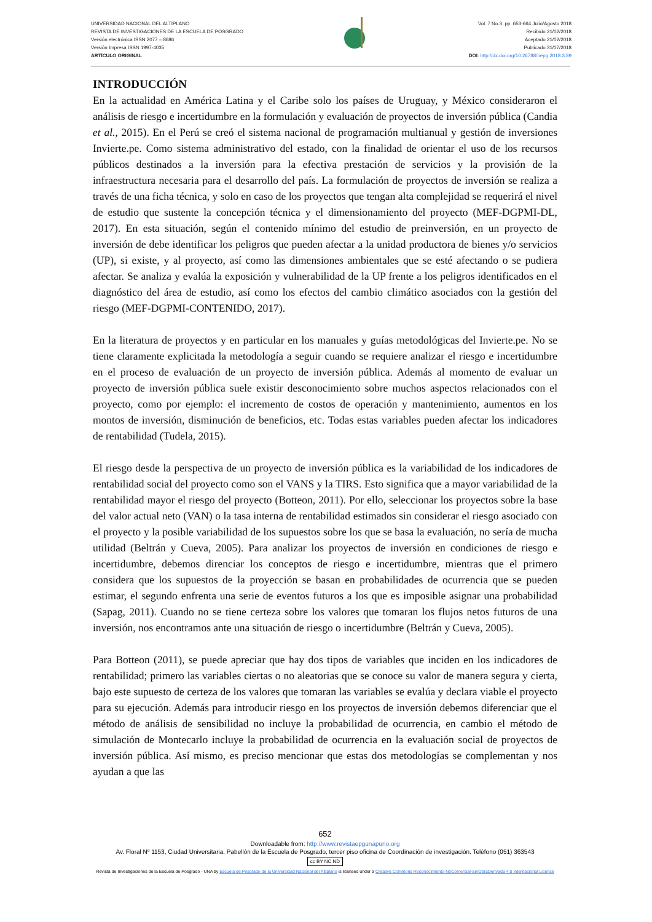UNIVERSIDAD NACIONAL DEL ALTIPLANO
REVISTA DE INVESTIGACIONES DE LA ESCUELA DE POSGRADO
Versión electrónica ISSN 2077 – 8686
Versión Impresa ISSN 1997-4035
ARTÍCULO ORIGINAL
Vol. 7 No.3, pp. 653-664 Julio/Agosto 2018
Recibido 21/02/2018
Aceptado 21/02/2018
Publicado 31/07/2018
DOI: http://dx.doi.org/10.26788/riepg.2018.3.89
INTRODUCCIÓN
En la actualidad en América Latina y el Caribe solo los países de Uruguay, y México consideraron el análisis de riesgo e incertidumbre en la formulación y evaluación de proyectos de inversión pública (Candia et al., 2015). En el Perú se creó el sistema nacional de programación multianual y gestión de inversiones Invierte.pe. Como sistema administrativo del estado, con la finalidad de orientar el uso de los recursos públicos destinados a la inversión para la efectiva prestación de servicios y la provisión de la infraestructura necesaria para el desarrollo del país. La formulación de proyectos de inversión se realiza a través de una ficha técnica, y solo en caso de los proyectos que tengan alta complejidad se requerirá el nivel de estudio que sustente la concepción técnica y el dimensionamiento del proyecto (MEF-DGPMI-DL, 2017). En esta situación, según el contenido mínimo del estudio de preinversión, en un proyecto de inversión de debe identificar los peligros que pueden afectar a la unidad productora de bienes y/o servicios (UP), si existe, y al proyecto, así como las dimensiones ambientales que se esté afectando o se pudiera afectar. Se analiza y evalúa la exposición y vulnerabilidad de la UP frente a los peligros identificados en el diagnóstico del área de estudio, así como los efectos del cambio climático asociados con la gestión del riesgo (MEF-DGPMI-CONTENIDO, 2017).
En la literatura de proyectos y en particular en los manuales y guías metodológicas del Invierte.pe. No se tiene claramente explicitada la metodología a seguir cuando se requiere analizar el riesgo e incertidumbre en el proceso de evaluación de un proyecto de inversión pública. Además al momento de evaluar un proyecto de inversión pública suele existir desconocimiento sobre muchos aspectos relacionados con el proyecto, como por ejemplo: el incremento de costos de operación y mantenimiento, aumentos en los montos de inversión, disminución de beneficios, etc. Todas estas variables pueden afectar los indicadores de rentabilidad (Tudela, 2015).
El riesgo desde la perspectiva de un proyecto de inversión pública es la variabilidad de los indicadores de rentabilidad social del proyecto como son el VANS y la TIRS. Esto significa que a mayor variabilidad de la rentabilidad mayor el riesgo del proyecto (Botteon, 2011). Por ello, seleccionar los proyectos sobre la base del valor actual neto (VAN) o la tasa interna de rentabilidad estimados sin considerar el riesgo asociado con el proyecto y la posible variabilidad de los supuestos sobre los que se basa la evaluación, no sería de mucha utilidad (Beltrán y Cueva, 2005). Para analizar los proyectos de inversión en condiciones de riesgo e incertidumbre, debemos direnciar los conceptos de riesgo e incertidumbre, mientras que el primero considera que los supuestos de la proyección se basan en probabilidades de ocurrencia que se pueden estimar, el segundo enfrenta una serie de eventos futuros a los que es imposible asignar una probabilidad (Sapag, 2011). Cuando no se tiene certeza sobre los valores que tomaran los flujos netos futuros de una inversión, nos encontramos ante una situación de riesgo o incertidumbre (Beltrán y Cueva, 2005).
Para Botteon (2011), se puede apreciar que hay dos tipos de variables que inciden en los indicadores de rentabilidad; primero las variables ciertas o no aleatorias que se conoce su valor de manera segura y cierta, bajo este supuesto de certeza de los valores que tomaran las variables se evalúa y declara viable el proyecto para su ejecución. Además para introducir riesgo en los proyectos de inversión debemos diferenciar que el método de análisis de sensibilidad no incluye la probabilidad de ocurrencia, en cambio el método de simulación de Montecarlo incluye la probabilidad de ocurrencia en la evaluación social de proyectos de inversión pública. Así mismo, es preciso mencionar que estas dos metodologías se complementan y nos ayudan a que las
652
Downloadable from: http://www.revistaepgunapuno.org
Av. Floral Nº 1153, Ciudad Universitaria, Pabellón de la Escuela de Posgrado, tercer piso oficina de Coordinación de investigación. Teléfono (051) 363543
cc BY NC ND
Revista de Investigaciones de la Escuela de Posgrado - UNA by Escuela de Posgrado de la Universidad Nacional del Altiplano is licensed under a Creative Commons Reconocimiento-NoComercial-SinObraDerivada 4.0 Internacional License